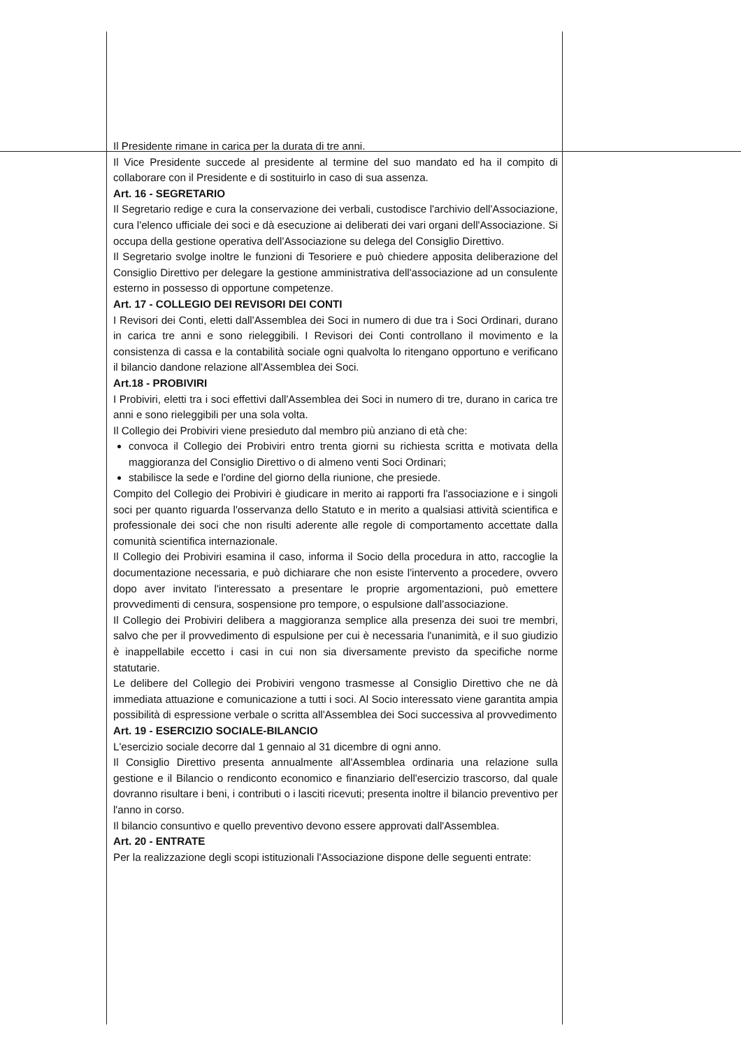Il Presidente rimane in carica per la durata di tre anni.
Il Vice Presidente succede al presidente al termine del suo mandato ed ha il compito di collaborare con il Presidente e di sostituirlo in caso di sua assenza.
Art. 16 - SEGRETARIO
Il Segretario redige e cura la conservazione dei verbali, custodisce l'archivio dell'Associazione, cura l'elenco ufficiale dei soci e dà esecuzione ai deliberati dei vari organi dell'Associazione. Si occupa della gestione operativa dell'Associazione su delega del Consiglio Direttivo.
Il Segretario svolge inoltre le funzioni di Tesoriere e può chiedere apposita deliberazione del Consiglio Direttivo per delegare la gestione amministrativa dell'associazione ad un consulente esterno in possesso di opportune competenze.
Art. 17 - COLLEGIO DEI REVISORI DEI CONTI
I Revisori dei Conti, eletti dall'Assemblea dei Soci in numero di due tra i Soci Ordinari, durano in carica tre anni e sono rieleggibili. I Revisori dei Conti controllano il movimento e la consistenza di cassa e la contabilità sociale ogni qualvolta lo ritengano opportuno e verificano il bilancio dandone relazione all'Assemblea dei Soci.
Art.18 - PROBIVIRI
I Probiviri, eletti tra i soci effettivi dall'Assemblea dei Soci in numero di tre, durano in carica tre anni e sono rieleggibili per una sola volta.
Il Collegio dei Probiviri viene presieduto dal membro più anziano di età che:
convoca il Collegio dei Probiviri entro trenta giorni su richiesta scritta e motivata della maggioranza del Consiglio Direttivo o di almeno venti Soci Ordinari;
stabilisce la sede e l'ordine del giorno della riunione, che presiede.
Compito del Collegio dei Probiviri è giudicare in merito ai rapporti fra l'associazione e i singoli soci per quanto riguarda l'osservanza dello Statuto e in merito a qualsiasi attività scientifica e professionale dei soci che non risulti aderente alle regole di comportamento accettate dalla comunità scientifica internazionale.
Il Collegio dei Probiviri esamina il caso, informa il Socio della procedura in atto, raccoglie la documentazione necessaria, e può dichiarare che non esiste l'intervento a procedere, ovvero dopo aver invitato l'interessato a presentare le proprie argomentazioni, può emettere provvedimenti di censura, sospensione pro tempore, o espulsione dall'associazione.
Il Collegio dei Probiviri delibera a maggioranza semplice alla presenza dei suoi tre membri, salvo che per il provvedimento di espulsione per cui è necessaria l'unanimità, e il suo giudizio è inappellabile eccetto i casi in cui non sia diversamente previsto da specifiche norme statutarie.
Le delibere del Collegio dei Probiviri vengono trasmesse al Consiglio Direttivo che ne dà immediata attuazione e comunicazione a tutti i soci. Al Socio interessato viene garantita ampia possibilità di espressione verbale o scritta all'Assemblea dei Soci successiva al provvedimento
Art. 19 - ESERCIZIO SOCIALE-BILANCIO
L'esercizio sociale decorre dal 1 gennaio al 31 dicembre di ogni anno.
Il Consiglio Direttivo presenta annualmente all'Assemblea ordinaria una relazione sulla gestione e il Bilancio o rendiconto economico e finanziario dell'esercizio trascorso, dal quale dovranno risultare i beni, i contributi o i lasciti ricevuti; presenta inoltre il bilancio preventivo per l'anno in corso.
Il bilancio consuntivo e quello preventivo devono essere approvati dall'Assemblea.
Art. 20 - ENTRATE
Per la realizzazione degli scopi istituzionali l'Associazione dispone delle seguenti entrate: